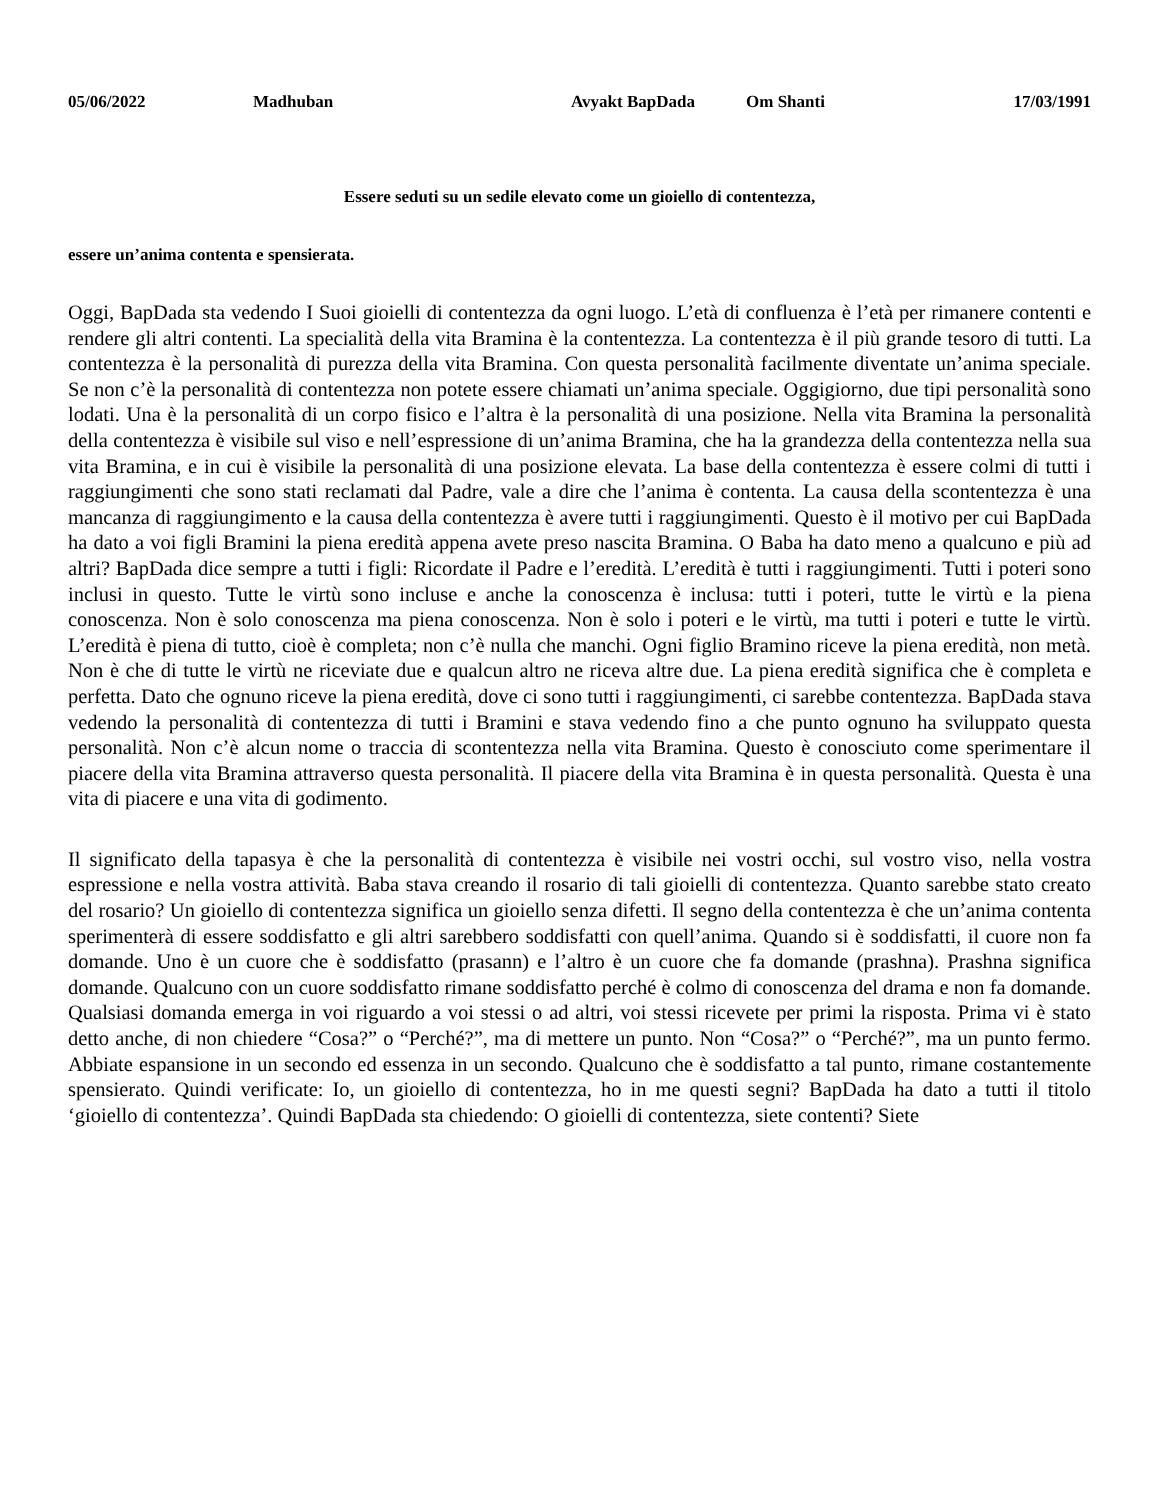05/06/2022 Madhuban Avyakt BapDada Om Shanti 17/03/1991
Essere seduti su un sedile elevato come un gioiello di contentezza,
essere un’anima contenta e spensierata.
Oggi, BapDada sta vedendo I Suoi gioielli di contentezza da ogni luogo. L’età di confluenza è l’età per rimanere contenti e rendere gli altri contenti. La specialità della vita Bramina è la contentezza. La contentezza è il più grande tesoro di tutti. La contentezza è la personalità di purezza della vita Bramina. Con questa personalità facilmente diventate un’anima speciale. Se non c’è la personalità di contentezza non potete essere chiamati un’anima speciale. Oggigiorno, due tipi personalità sono lodati. Una è la personalità di un corpo fisico e l’altra è la personalità di una posizione. Nella vita Bramina la personalità della contentezza è visibile sul viso e nell’espressione di un’anima Bramina, che ha la grandezza della contentezza nella sua vita Bramina, e in cui è visibile la personalità di una posizione elevata. La base della contentezza è essere colmi di tutti i raggiungimenti che sono stati reclamati dal Padre, vale a dire che l’anima è contenta. La causa della scontentezza è una mancanza di raggiungimento e la causa della contentezza è avere tutti i raggiungimenti. Questo è il motivo per cui BapDada ha dato a voi figli Bramini la piena eredità appena avete preso nascita Bramina. O Baba ha dato meno a qualcuno e più ad altri? BapDada dice sempre a tutti i figli: Ricordate il Padre e l’eredità. L’eredità è tutti i raggiungimenti. Tutti i poteri sono inclusi in questo. Tutte le virtù sono incluse e anche la conoscenza è inclusa: tutti i poteri, tutte le virtù e la piena conoscenza. Non è solo conoscenza ma piena conoscenza. Non è solo i poteri e le virtù, ma tutti i poteri e tutte le virtù. L’eredità è piena di tutto, cioè è completa; non c’è nulla che manchi. Ogni figlio Bramino riceve la piena eredità, non metà. Non è che di tutte le virtù ne riceviate due e qualcun altro ne riceva altre due. La piena eredità significa che è completa e perfetta. Dato che ognuno riceve la piena eredità, dove ci sono tutti i raggiungimenti, ci sarebbe contentezza. BapDada stava vedendo la personalità di contentezza di tutti i Bramini e stava vedendo fino a che punto ognuno ha sviluppato questa personalità. Non c’è alcun nome o traccia di scontentezza nella vita Bramina. Questo è conosciuto come sperimentare il piacere della vita Bramina attraverso questa personalità. Il piacere della vita Bramina è in questa personalità. Questa è una vita di piacere e una vita di godimento.
Il significato della tapasya è che la personalità di contentezza è visibile nei vostri occhi, sul vostro viso, nella vostra espressione e nella vostra attività. Baba stava creando il rosario di tali gioielli di contentezza. Quanto sarebbe stato creato del rosario? Un gioiello di contentezza significa un gioiello senza difetti. Il segno della contentezza è che un’anima contenta sperimenterà di essere soddisfatto e gli altri sarebbero soddisfatti con quell’anima. Quando si è soddisfatti, il cuore non fa domande. Uno è un cuore che è soddisfatto (prasann) e l’altro è un cuore che fa domande (prashna). Prashna significa domande. Qualcuno con un cuore soddisfatto rimane soddisfatto perché è colmo di conoscenza del drama e non fa domande. Qualsiasi domanda emerga in voi riguardo a voi stessi o ad altri, voi stessi ricevete per primi la risposta. Prima vi è stato detto anche, di non chiedere “Cosa?” o “Perché?”, ma di mettere un punto. Non “Cosa?” o “Perché?”, ma un punto fermo. Abbiate espansione in un secondo ed essenza in un secondo. Qualcuno che è soddisfatto a tal punto, rimane costantemente spensierato. Quindi verificate: Io, un gioiello di contentezza, ho in me questi segni? BapDada ha dato a tutti il titolo ‘gioiello di contentezza’. Quindi BapDada sta chiedendo: O gioielli di contentezza, siete contenti? Siete